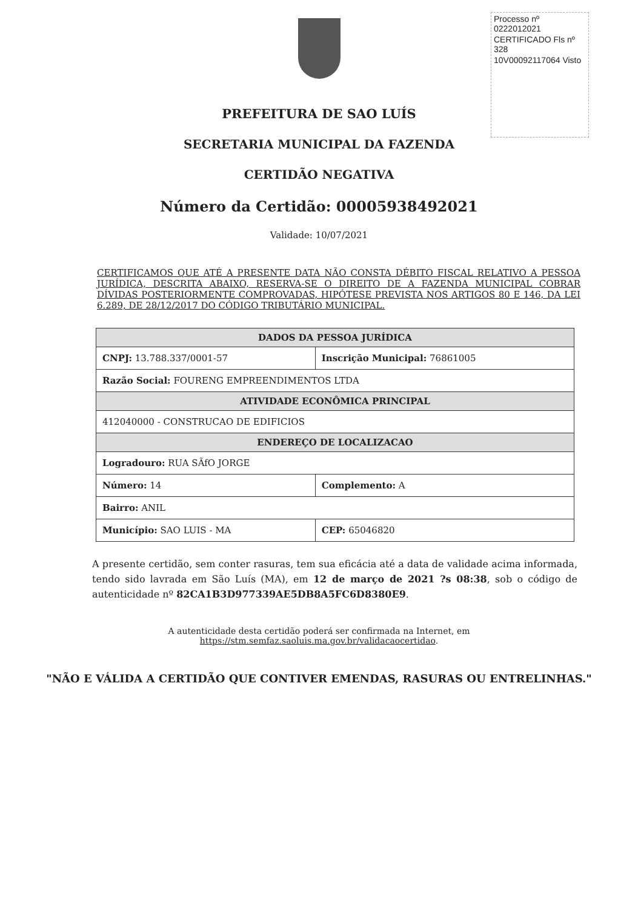Processo nº 0222012021
CERTIFICADO Fls nº 328
10V00092117064 Visto
PREFEITURA DE SAO LUÍS
SECRETARIA MUNICIPAL DA FAZENDA
CERTIDÃO NEGATIVA
Número da Certidão: 00005938492021
Validade: 10/07/2021
CERTIFICAMOS QUE ATÉ A PRESENTE DATA NÃO CONSTA DÉBITO FISCAL RELATIVO A PESSOA JURÍDICA, DESCRITA ABAIXO, RESERVA-SE O DIREITO DE A FAZENDA MUNICIPAL COBRAR DÍVIDAS POSTERIORMENTE COMPROVADAS, HIPÓTESE PREVISTA NOS ARTIGOS 80 E 146, DA LEI 6.289, DE 28/12/2017 DO CÓDIGO TRIBUTÁRIO MUNICIPAL.
| DADOS DA PESSOA JURÍDICA | | |
| --- | --- | --- |
| CNPJ: 13.788.337/0001-57 | Inscrição Municipal: 76861005 | |
| Razão Social: FOURENG EMPREENDIMENTOS LTDA | | |
| ATIVIDADE ECONÔMICA PRINCIPAL | | |
| 412040000 - CONSTRUCAO DE EDIFICIOS | | |
| ENDEREÇO DE LOCALIZACAO | | |
| Logradouro: RUA SÃfO JORGE | | |
| Número: 14 | Complemento: A | |
| Bairro: ANIL | | |
| Município: SAO LUIS - MA | | CEP: 65046820 |
A presente certidão, sem conter rasuras, tem sua eficácia até a data de validade acima informada, tendo sido lavrada em São Luís (MA), em 12 de março de 2021 ?s 08:38, sob o código de autenticidade nº 82CA1B3D977339AE5DB8A5FC6D8380E9.
A autenticidade desta certidão poderá ser confirmada na Internet, em
https://stm.semfaz.saoluis.ma.gov.br/validacaocertidao.
"NÃO E VÁLIDA A CERTIDÃO QUE CONTIVER EMENDAS, RASURAS OU ENTRELINHAS."